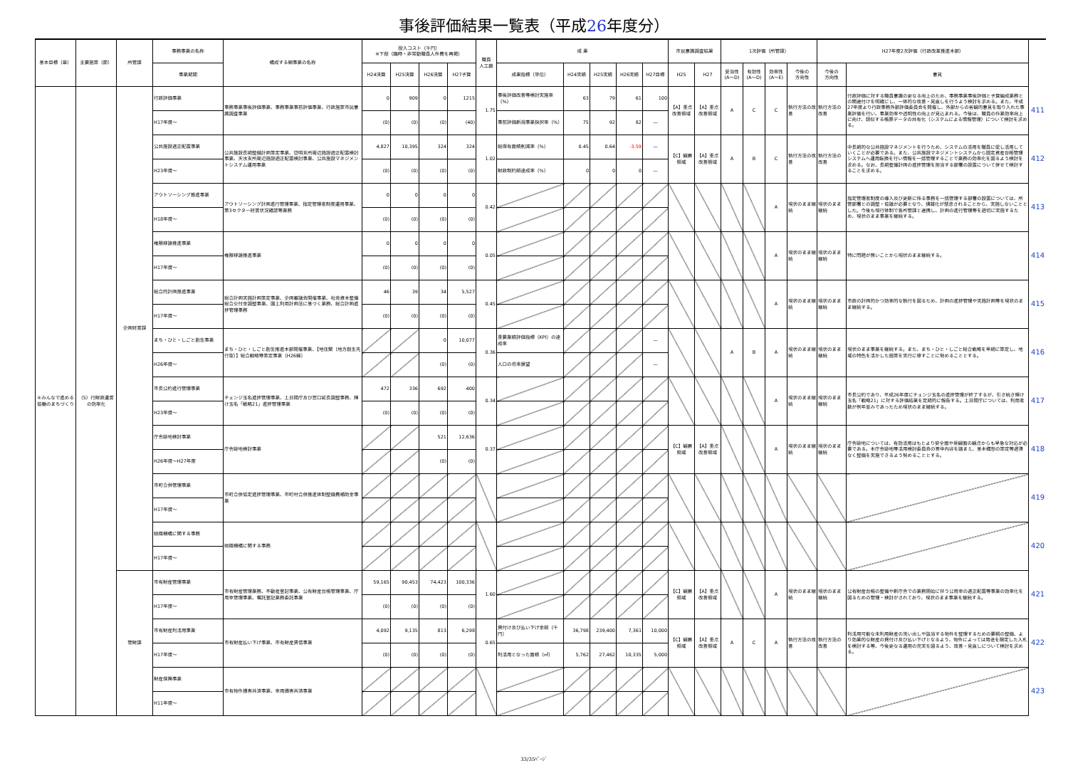事後評価結果一覧表（平成26年度分）
| 基本目標（章） | 主要施策（節） | 所管課 | 事務事業の名称 | 構成する細事業の名称 | 投入コスト（千円） ※下段（臨時・非常勤職員人件費を再掲） | | | | 職員 人工数 | 成 果 | | | | | 市民意識調査結果 | | 1次評価（所管課） | | | | H27年度2次評価（行政改革推進本部） | | |
| --- | --- | --- | --- | --- | --- | --- | --- | --- | --- | --- | --- | --- | --- | --- | --- | --- | --- | --- | --- | --- | --- | --- | --- |
| | | | 事業期間 | | H24決算 | H25決算 | H26決算 | H27予算 | | 成果指標（単位） | H24実績 | H25実績 | H26実績 | H27目標 | H25 | H27 | 妥当性 (A～D) | 有効性 (A～D) | 効率性 (A～E) | 今後の 方向性 | 今後の 方向性 | 意見 | |
| ⑥みんなで進める協働のまちづくり | （5）行財政運営の効率化 | 企画経営課 | 行政評価事業 | 事務事業事後評価事業、事務事業事前評価事業、行政施策市民意識調査事業 | 0 | 909 | 0 | 1215 | 1.75 | 事後評価改善等検討実施率（%） | 63 | 79 | 61 | 100 | 【A】重点改善領域 | 【A】重点改善領域 | A | C | C | 執行方法の改善 | 執行方法の改善 | 行政評価に対する職員意識の更なる向上のため、事務事業事後評価と予算編成業務との関連付けを明確にし、一体的な改善・見直しを行うよう検討を求める。また、平成27年度より行政事務外部評価委員会を開催し、外部からの客観的意見を取り入れた事業評価を行い、事業効率や透明性の向上が見込まれる。今後は、職員の作業効率向上に向け、類似する帳票データの共有化（システムによる情報管理）について検討を求める。 | 411 |
| | | | H17年度～ | | (0) | (0) | (0) | (40) | | 事前評価新規事業採択率（%） | 75 | 92 | 82 | — | | | | | | | | | |
| | | | 公共施設適正配置事業 | 公共施設長期整備計画策定事業、岱明支所周辺施設適正配置検討事業、天水支所周辺施設適正配置検討事業、公共施設マネジメントシステム運用事業 | 4,827 | 10,395 | 324 | 324 | 1.02 | 総保有面積削減率（%） | 0.45 | 0.64 | -3.59 | — | 【C】観察領域 | 【A】重点改善領域 | A | B | C | 執行方法の改善 | 執行方法の改善 | 中長期的な公共施設マネジメントを行うため、システムの活用を職員に促し活用していくことが必要である。また、公共施設マネジメントシステムから固定資産台帳管理システムへ運用転換を行い情報を一括管理することで業務の効率化を図るよう検討を求める。なお、長期整備計画の進捗管理を担当する部署の設置について併せて検討することを求める。 | 412 |
| | | | H23年度～ | | (0) | (0) | (0) | (0) | | 財政制約額達成率（%） | 0 | 0 | 0 | — | | | | | | | | | |
| | | | アウトソーシング推進事業 | アウトソーシング計画進行管理事業、指定管理者制度運用事業、第3セクター経営状況確認等業務 | 0 | 0 | 0 | 0 | 0.42 | | | | | | | | | | A | 現状のまま継続 | 現状のまま継続 | 指定管理者制度の導入及び更新に係る事務を一括管理する部署の設置については、所管部署との調整・協議が必要となり、煩雑化が懸念されることから、実施しないこととした。今後も現行体制で各所管課と連携し、計画の進行管理等を適切に実施するため、現状のまま事業を継続する。 | 413 |
| | | | H18年度～ | | (0) | (0) | (0) | (0) | | | | | | | | | | | | | | | |
| | | | 権限移譲推進事業 | 権限移譲推進事業 | 0 | 0 | 0 | 0 | 0.05 | | | | | | | | | | A | 現状のまま継続 | 現状のまま継続 | 特に問題が無いことから現状のまま継続する。 | 414 |
| | | | H17年度～ | | (0) | (0) | (0) | (0) | | | | | | | | | | | | | | | |
| | | | 総合的計画推進事業 | 総合計画実施計画策定事業、企画審議会開催事業、社会資本整備総合交付金調整事業、国土利用計画法に基づく業務、総合計画進捗管理事務 | 46 | 39 | 34 | 5,527 | 0.45 | | | | | | | | | | A | 現状のまま継続 | 現状のまま継続 | 市政の計画的かつ効率的な執行を図るため、計画の進捗管理や実施計画等を現状のまま継続する。 | 415 |
| | | | H17年度～ | | (0) | (0) | (0) | (0) | | | | | | | | | | | | | | | |
| | | | まち・ひと・しごと創生事業 | まち・ひと・しごと創生推進本部開催事業、【地住緊（地方創生先行型）】総合戦略等策定事業（H26繰） | | | 0 | 10,077 | 0.36 | 重要業績評価指標（KPI）の達成率 | | | | — | | | A | B | A | 現状のまま継続 | 現状のまま継続 | 現状のまま事業を継続する。また、まち・ひと・しごと総合戦略を早期に策定し、地域の特色を活かした施策を実行に移すことに努めることとする。 | 416 |
| | | | H26年度～ | | | | (0) | (0) | | 人口の将来展望 | | | | — | | | | | | | | | |
| | | | 市長公約進行管理事業 | チェンジ玉名進捗管理事業、土日開庁及び窓口延長調整事務、輝け玉名「戦略21」進捗管理事業 | 472 | 336 | 692 | 400 | 0.34 | | | | | | | | | | A | 現状のまま継続 | 現状のまま継続 | 市長公約であり、平成26年度にチェンジ玉名の進捗管理が終了するが、引き続き輝け玉名「戦略21」に対する評価結果を定期的に報告する。土日開庁については、利用者数が例年並みであったため現状のまま継続する。 | 417 |
| | | | H23年度～ | | (0) | (0) | (0) | (0) | | | | | | | | | | | | | | | |
| | | | 庁舎跡地検討事業 | 庁舎跡地検討事業 | | | 521 | 12,636 | 0.37 | | | | | | 【C】観察領域 | 【A】重点改善領域 | | | A | 現状のまま継続 | 現状のまま継続 | 庁舎跡地については、有効活用はもとより安全面や景観面の観点からも早急な対応が必要である。本庁舎跡地等活用検討委員会の答申内容を踏まえ、基本構想の策定等遅滞なく整備を実施できるよう努めることとする。 | 418 |
| | | | H26年度～H27年度 | | | | (0) | (0) | | | | | | | | | | | | | | | |
| | | | 市町合併管理事業 | 市町合併協定進捗管理事業、市町村合併推進体制整備費補助金事業 | | | | | | | | | | | | | | | | | | | 419 |
| | | | H17年度～ | | | | | | | | | | | | | | | | | | | | |
| | | | 組織機構に関する事務 | 組織機構に関する事務 | | | | | | | | | | | | | | | | | | | 420 |
| | | | H17年度～ | | | | | | | | | | | | | | | | | | | | |
| | | 管財課 | 市有財産管理事業 | 市有財産管理業務、不動産登記事業、公有財産台帳管理事業、庁用車管理事業、嘱託登記業務委託事業 | 59,165 | 90,453 | 74,423 | 100,336 | 1.60 | | | | | | 【C】観察領域 | 【A】重点改善領域 | | | A | 現状のまま継続 | 現状のまま継続 | 公有財産台帳の整備や新庁舎での業務開始に伴う公用車の適正配置等事業の効率化を図るための管理・検討がされており、現状のまま事業を継続する。 | 421 |
| | | | H17年度～ | | (0) | (0) | (0) | (0) | | | | | | | | | | | | | | | |
| | | | 市有財産利活用事業 | 市有財産払い下げ事業、市有財産賃借事業 | 4,092 | 9,135 | 813 | 6,298 | 0.65 | 貸付け及び払い下げ金額（千円） | 36,798 | 239,400 | 7,361 | 10,000 | 【C】観察領域 | 【A】重点改善領域 | A | C | A | 執行方法の改善 | 執行方法の改善 | 利活用可能な未利用財産の洗い出しや該当する物件を整理するための要綱の整備、より効果的な財産の貸付け及び払い下げとなるよう、物件によっては用途を限定した入札を検討する等、今後更なる運用の充実を図るよう、改善・見直しについて検討を求める。 | 422 |
| | | | H17年度～ | | (0) | (0) | (0) | (0) | | 利活用となった面積（㎡） | 5,762 | 27,462 | 10,335 | 5,000 | | | | | | | | | |
| | | | 財産保険事業 | 市有物件損害共済事業、車両損害共済事業 | | | | | | | | | | | | | | | | | | | 423 |
| | | | H11年度～ | | | | | | | | | | | | | | | | | | | | |
33/35ﾍﾟｰｼﾞ